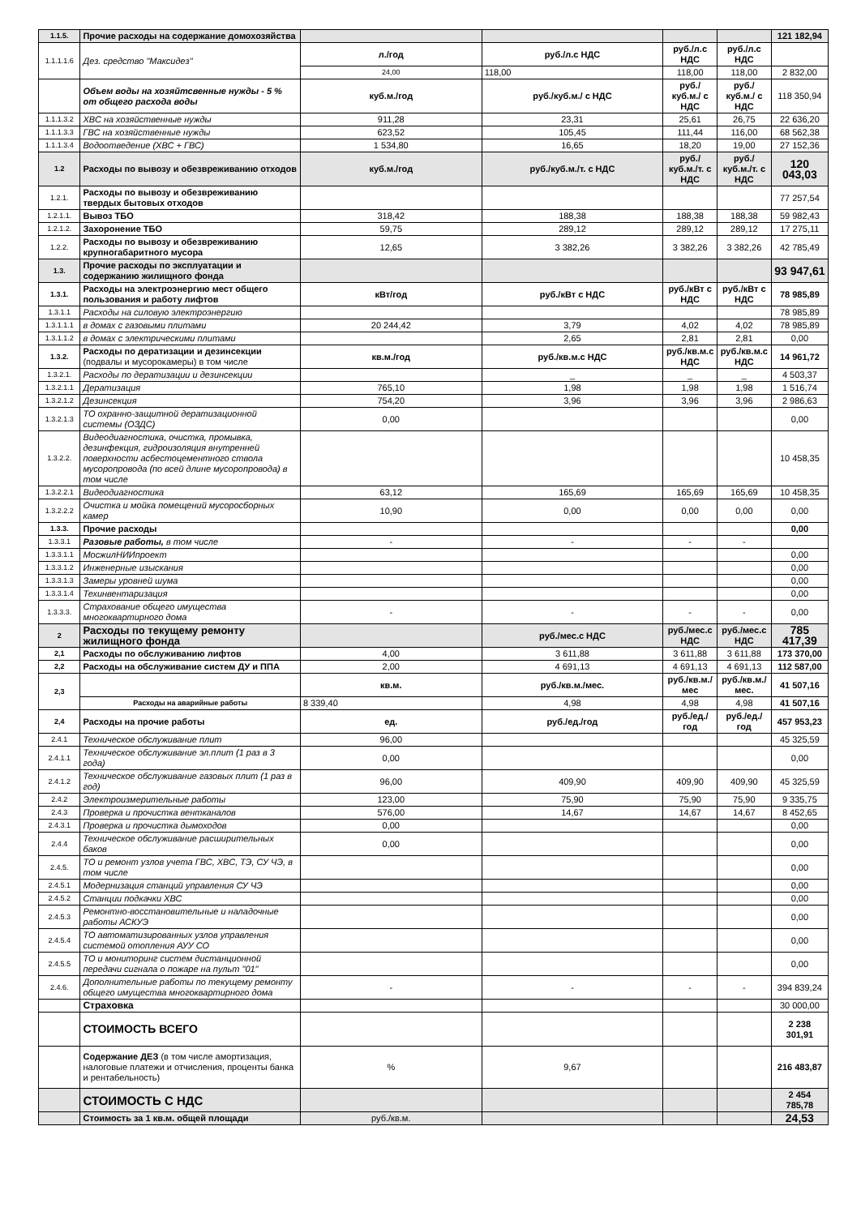| 1.1.5. | Прочие расходы на содержание домохозяйства | | | | | 121 182,94 |
| 1.1.1.1.6 | Дез. средство "Максидез" | л./год | руб./л.с НДС | руб./л.с НДС | руб./л.с НДС | |
| | | 24,00 | 118,00 | 118,00 | 118,00 | 2 832,00 |
| | Объем воды на хозяйтсвенные нужды - 5 % от общего расхода воды | куб.м./год | руб./куб.м./ с НДС | руб./куб.м./ с НДС | руб./куб.м./ с НДС | 118 350,94 |
| 1.1.1.3.2 | ХВС на хозяйственные нужды | 911,28 | 23,31 | 25,61 | 26,75 | 22 636,20 |
| 1.1.1.3.3 | ГВС на хозяйственные нужды | 623,52 | 105,45 | 111,44 | 116,00 | 68 562,38 |
| 1.1.1.3.4 | Водоотведение (ХВС + ГВС) | 1 534,80 | 16,65 | 18,20 | 19,00 | 27 152,36 |
| 1.2 | Расходы по вывозу и обезвреживанию отходов | куб.м./год | руб./куб.м./т. с НДС | руб./куб.м./т. с НДС | руб./куб.м./т. с НДС | 120 043,03 |
| 1.2.1. | Расходы по вывозу и обезвреживанию твердых бытовых отходов | | | | | 77 257,54 |
| 1.2.1.1. | Вывоз ТБО | 318,42 | 188,38 | 188,38 | 188,38 | 59 982,43 |
| 1.2.1.2. | Захоронение ТБО | 59,75 | 289,12 | 289,12 | 289,12 | 17 275,11 |
| 1.2.2. | Расходы по вывозу и обезвреживанию крупногабаритного мусора | 12,65 | 3 382,26 | 3 382,26 | 3 382,26 | 42 785,49 |
| 1.3. | Прочие расходы по эксплуатации и содержанию жилищного фонда | | | | | 93 947,61 |
| 1.3.1. | Расходы на электроэнергию мест общего пользования и работу лифтов | кВт/год | руб./кВт с НДС | руб./кВт с НДС | руб./кВт с НДС | 78 985,89 |
| 1.3.1.1 | Расходы на силовую электроэнергию | | | | | 78 985,89 |
| 1.3.1.1.1 | в домах с газовыми плитами | 20 244,42 | 3,79 | 4,02 | 4,02 | 78 985,89 |
| 1.3.1.1.2 | в домах с электрическими плитами | | 2,65 | 2,81 | 2,81 | 0,00 |
| 1.3.2. | Расходы по дератизации и дезинсекции (подвалы и мусорокамеры) в том числе | кв.м./год | руб./кв.м.с НДС | руб./кв.м.с НДС | руб./кв.м.с НДС | 14 961,72 |
| 1.3.2.1. | Расходы по дератизации и дезинсекции | | _ | _ | _ | 4 503,37 |
| 1.3.2.1.1 | Дератизация | 765,10 | 1,98 | 1,98 | 1,98 | 1 516,74 |
| 1.3.2.1.2 | Дезинсекция | 754,20 | 3,96 | 3,96 | 3,96 | 2 986,63 |
| 1.3.2.1.3 | ТО охранно-защитной дератизационной системы (ОЗДС) | 0,00 | | | | 0,00 |
| 1.3.2.2. | Видеодиагностика, очистка, промывка, дезинфекция, гидроизоляция внутренней поверхности асбестоцементного ствола мусоропровода (по всей длине мусоропровода) в том числе | | | | | 10 458,35 |
| 1.3.2.2.1 | Видеодиагностика | 63,12 | 165,69 | 165,69 | 165,69 | 10 458,35 |
| 1.3.2.2.2 | Очистка и мойка помещений мусоросборных камер | 10,90 | 0,00 | 0,00 | 0,00 | 0,00 |
| 1.3.3. | Прочие расходы | | | | | 0,00 |
| 1.3.3.1 | Разовые работы, в том числе | - | - | - | - | |
| 1.3.3.1.1 | МосжилНИИпроект | | | | | 0,00 |
| 1.3.3.1.2 | Инженерные изыскания | | | | | 0,00 |
| 1.3.3.1.3 | Замеры уровней шума | | | | | 0,00 |
| 1.3.3.1.4 | Техинвентаризация | | | | | 0,00 |
| 1.3.3.3. | Страхование общего имущества многоквартирного дома | - | - | - | - | 0,00 |
| 2 | Расходы по текущему ремонту жилищного фонда | | руб./мес.с НДС | руб./мес.с НДС | руб./мес.с НДС | 785 417,39 |
| 2,1 | Расходы по обслуживанию лифтов | 4,00 | 3 611,88 | 3 611,88 | 3 611,88 | 173 370,00 |
| 2,2 | Расходы на обслуживание систем ДУ и ППА | 2,00 | 4 691,13 | 4 691,13 | 4 691,13 | 112 587,00 |
| 2,3 | | кв.м. | руб./кв.м./мес. | руб./кв.м./мес | руб./кв.м./мес. | 41 507,16 |
| | Расходы на аварийные работы | 8 339,40 | 4,98 | 4,98 | 4,98 | 41 507,16 |
| 2,4 | Расходы на прочие работы | ед. | руб./ед./год | руб./ед./год | руб./ед./год | 457 953,23 |
| 2.4.1 | Техническое обслуживание плит | 96,00 | | | | 45 325,59 |
| 2.4.1.1 | Техническое обслуживание эл.плит (1 раз в 3 года) | 0,00 | | | | 0,00 |
| 2.4.1.2 | Техническое обслуживание газовых плит (1 раз в год) | 96,00 | 409,90 | 409,90 | 409,90 | 45 325,59 |
| 2.4.2 | Электроизмерительные работы | 123,00 | 75,90 | 75,90 | 75,90 | 9 335,75 |
| 2.4.3 | Проверка и прочистка вентканалов | 576,00 | 14,67 | 14,67 | 14,67 | 8 452,65 |
| 2.4.3.1 | Проверка и прочистка дымоходов | 0,00 | | | | 0,00 |
| 2.4.4 | Техническое обслуживание расширительных баков | 0,00 | | | | 0,00 |
| 2.4.5. | ТО и ремонт узлов учета ГВС, ХВС, ТЭ, СУ ЧЭ, в том числе | | | | | 0,00 |
| 2.4.5.1 | Модернизация станций управления СУ ЧЭ | | | | | 0,00 |
| 2.4.5.2 | Станции подкачки ХВС | | | | | 0,00 |
| 2.4.5.3 | Ремонтно-восстановительные и наладочные работы АСКУЭ | | | | | 0,00 |
| 2.4.5.4 | ТО автоматизированных узлов управления системой отопления АУУ СО | | | | | 0,00 |
| 2.4.5.5 | ТО и мониторинг систем дистанционной передачи сигнала о пожаре на пульт "01" | | | | | 0,00 |
| 2.4.6. | Дополнительные работы по текущему ремонту общего имущества многоквартирного дома | - | - | - | - | 394 839,24 |
| | Страховка | | | | | 30 000,00 |
| | СТОИМОСТЬ ВСЕГО | | | | | 2 238 301,91 |
| | Содержание ДЕЗ (в том числе амортизация, налоговые платежи и отчисления, проценты банка и рентабельность) | % | 9,67 | | | 216 483,87 |
| | СТОИМОСТЬ С НДС | | | | | 2 454 785,78 |
| | Стоимость за 1 кв.м. общей площади | руб./кв.м. | | | | 24,53 |